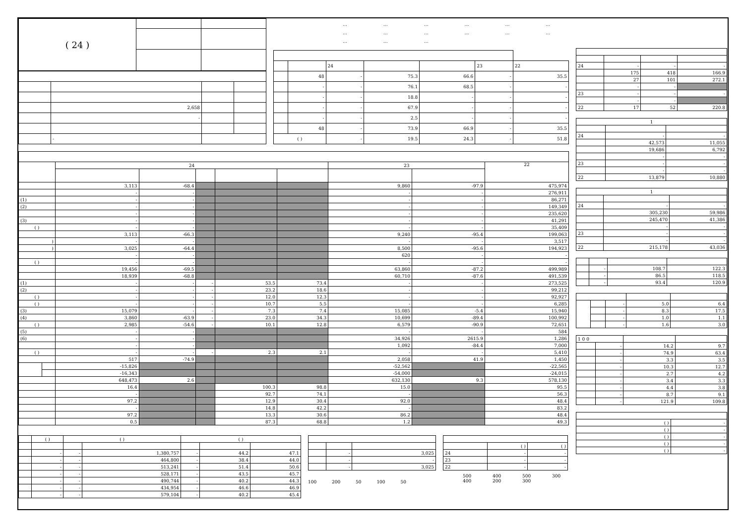| ( 24 ) | | |
| | 2,658 | | |
| | - | | |
| | - | | |
… … … … … …
… … … … … …
… … …
| | | 24 | | | 23 | 22 |
| | 48 | - | 75.3 | 66.6 | - | 35.5 |
| | - | - | 76.1 | 68.5 | - | - |
| | - | - | 18.8 | - | - | - |
| | - | - | 67.9 | - | - | - |
| | - | - | 2.5 | - | - | - |
| | 48 | - | 73.9 | 66.9 | - | 35.5 |
| ( ) | | - | 19.5 | 24.3 | - | 51.8 |
| | | 24 | | | | | 23 | | 22 |
| | | 3,113 | -68.4 | | | | 9,860 | -97.9 | 475,974 |
| | | - | - | | | | - | - | 276,911 |
| (1) | | - | - | | | | - | - | 86,271 |
| (2) | | - | - | | | | - | - | 149,349 |
| | | - | - | | | | - | - | 235,620 |
| (3) | | - | - | | | | - | - | 41,291 |
| ( ) | | - | - | | | | - | - | 35,409 |
| | | 3,113 | -66.3 | | | | 9,240 | -95.4 | 199,063 |
| ) | | - | - | | | | - | - | 3,517 |
| ) | | 3,025 | -64.4 | | | | 8,500 | -95.6 | 194,923 |
| | | - | - | | | | 620 | - | - |
| ( ) | | - | - | | | | - | - | - |
| | | 19,456 | -69.5 | | | | 63,860 | -87.2 | 499,989 |
| | | 18,939 | -68.8 | | | | 60,710 | -87.6 | 491,539 |
| (1) | | - | - | - | 53.5 | 73.4 | - | - | 273,525 |
| (2) | | - | - | - | 23.2 | 18.6 | - | - | 99,212 |
| ( ) | | - | - | - | 12.0 | 12.3 | - | - | 92,927 |
| ( ) | | - | - | - | 10.7 | 5.5 | - | - | 6,285 |
| (3) | | 15,079 | - | - | 7.3 | 7.4 | 15,085 | -5.4 | 15,940 |
| (4) | | 3,860 | -63.9 | - | 23.0 | 34.3 | 10,699 | -89.4 | 100,992 |
| ( ) | | 2,985 | -54.6 | - | 10.1 | 12.8 | 6,579 | -90.9 | 72,651 |
| (5) | | - | - | | | | - | - | 584 |
| (6) | | - | - | | | | 34,926 | 2615.9 | 1,286 |
| | | - | - | | | | 1,092 | -84.4 | 7,000 |
| ( ) | | - | - | - | 2.3 | 2.1 | - | - | 5,410 |
| | | 517 | -74.9 | | | | 2,058 | 41.9 | 1,450 |
| | | -15,826 | | | | | -52,562 | | -22,565 |
| | | -16,343 | | | | | -54,000 | | -24,015 |
| | | 648,473 | 2.6 | | | | 632,130 | 9.3 | 578,130 |
| | | 16.4 | | | 100.3 | 98.8 | 15.0 | | 95.5 |
| | | - | | | 92.7 | 74.1 | - | | 56.3 |
| | | 97.2 | | | 12.9 | 30.4 | 92.0 | | 48.4 |
| | | - | | | 14.8 | 42.2 | - | | 83.2 |
| | | 97.2 | | | 13.3 | 30.6 | 86.2 | | 48.4 |
| | | 0.5 | | | 87.3 | 68.8 | 1.2 | | 49.3 |
| | ( ) | ( ) | | ( ) | | |
| | - | - | 1,380,757 | - | 44.2 | 47.1 |
| | - | - | 464,800 | - | 38.4 | 44.0 |
| | - | - | 513,241 | - | 51.4 | 50.6 |
| | - | - | 528,171 | - | 43.5 | 45.7 |
| | - | - | 490,744 | - | 40.2 | 44.3 |
| | - | - | 434,954 | - | 46.6 | 46.9 |
| | - | - | 579,104 | - | 40.2 | 45.4 |
| | - | 3,025 |
| | - | - |
| | - | 3,025 |
100 200 50 100 50
| | ( ) | ( ) |
| 24 | - | - |
| 23 | - | - |
| 22 | - | - |
500 400 500 300 400 200 300
| 24 | - | - | - |
| | 175 | 418 | 166.9 |
| | 27 | 101 | 272.1 |
| | - | - | |
| 23 | - | - | - |
| | - | - | |
| 22 | 17 | 52 | 220.8 |
| 1 | | |
| 24 | - | - |
| | 42,573 | 11,055 |
| | 19,686 | 6,792 |
| | - | - |
| 23 | - | - |
| | - | - |
| 22 | 13,879 | 10,880 |
| 1 | | |
| 24 | - | - |
| | 305,230 | 59,986 |
| | 245,470 | 41,386 |
| | - | - |
| 23 | - | - |
| | - | - |
| 22 | 215,178 | 43,036 |
| | - | 108.7 | 122.3 |
| | - | 86.5 | 118.5 |
| | - | 93.4 | 120.9 |
| | | - | 5.0 | 6.4 |
| | | - | 8.3 | 17.5 |
| | | - | 1.0 | 1.1 |
| | | - | 1.6 | 3.0 |
| 1 0 0 | | | |
| | - | 14.2 | 9.7 |
| | - | 74.9 | 63.4 |
| | - | 3.3 | 3.5 |
| | - | 10.3 | 12.7 |
| | - | 2.7 | 4.2 |
| | - | 3.4 | 3.3 |
| | - | 4.4 | 3.8 |
| | - | 8.7 | 9.1 |
| | - | 121.9 | 109.8 |
| ( ) | - |
| ( ) | - |
| ( ) | - |
| ( ) | - |
| ( ) | - |